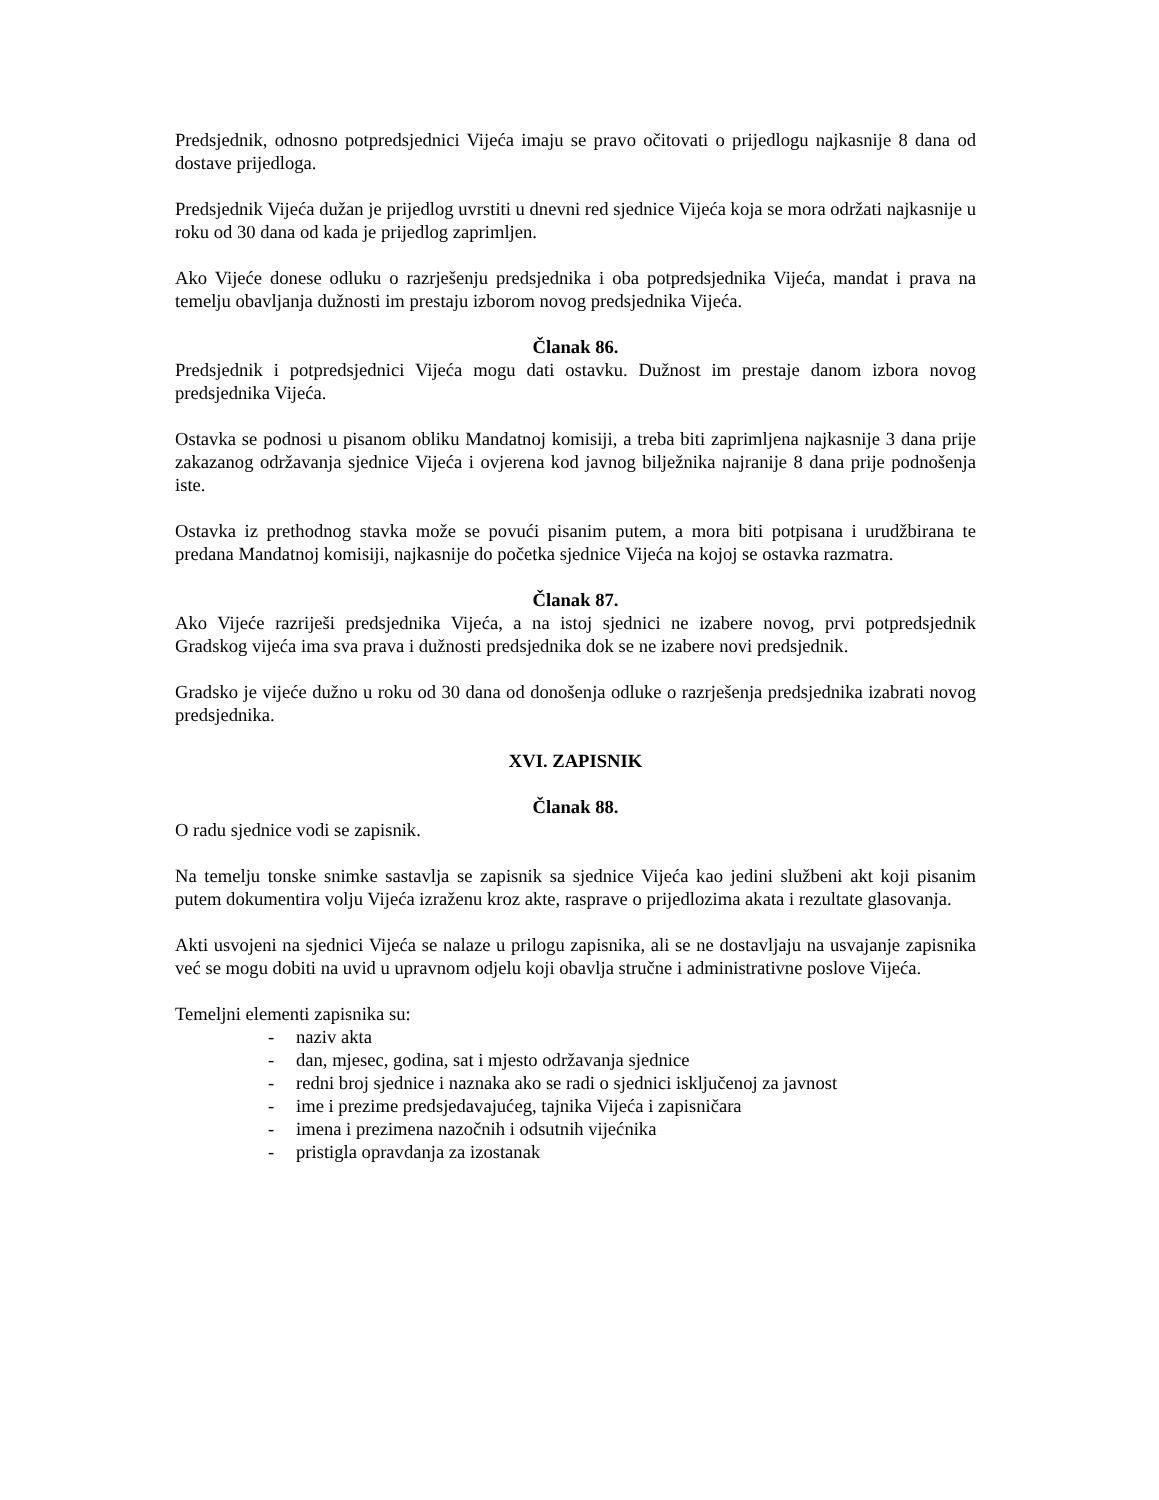Predsjednik, odnosno potpredsjednici Vijeća imaju se pravo očitovati o prijedlogu najkasnije 8 dana od dostave prijedloga.
Predsjednik Vijeća dužan je prijedlog uvrstiti u dnevni red sjednice Vijeća koja se mora održati najkasnije u roku od 30 dana od kada je prijedlog zaprimljen.
Ako Vijeće donese odluku o razrješenju predsjednika i oba potpredsjednika Vijeća, mandat i prava na temelju obavljanja dužnosti im prestaju izborom novog predsjednika Vijeća.
Članak 86.
Predsjednik i potpredsjednici Vijeća mogu dati ostavku. Dužnost im prestaje danom izbora novog predsjednika Vijeća.
Ostavka se podnosi u pisanom obliku Mandatnoj komisiji, a treba biti zaprimljena najkasnije 3 dana prije zakazanog održavanja sjednice Vijeća i ovjerena kod javnog bilježnika najranije 8 dana prije podnošenja iste.
Ostavka iz prethodnog stavka može se povući pisanim putem, a mora biti potpisana i urudžbirana te predana Mandatnoj komisiji, najkasnije do početka sjednice Vijeća na kojoj se ostavka razmatra.
Članak 87.
Ako Vijeće razriješi predsjednika Vijeća, a na istoj sjednici ne izabere novog, prvi potpredsjednik Gradskog vijeća ima sva prava i dužnosti predsjednika dok se ne izabere novi predsjednik.
Gradsko je vijeće dužno u roku od 30 dana od donošenja odluke o razrješenja predsjednika izabrati novog predsjednika.
XVI. ZAPISNIK
Članak 88.
O radu sjednice vodi se zapisnik.
Na temelju tonske snimke sastavlja se zapisnik sa sjednice Vijeća kao jedini službeni akt koji pisanim putem dokumentira volju Vijeća izraženu kroz akte, rasprave o prijedlozima akata i rezultate glasovanja.
Akti usvojeni na sjednici Vijeća se nalaze u prilogu zapisnika, ali se ne dostavljaju na usvajanje zapisnika već se mogu dobiti na uvid u upravnom odjelu koji obavlja stručne i administrativne poslove Vijeća.
Temeljni elementi zapisnika su:
- naziv akta
- dan, mjesec, godina, sat i mjesto održavanja sjednice
- redni broj sjednice i naznaka ako se radi o sjednici isključenoj za javnost
- ime i prezime predsjedavajućeg, tajnika Vijeća i zapisničara
- imena i prezimena nazočnih i odsutnih vijećnika
- pristigla opravdanja za izostanak